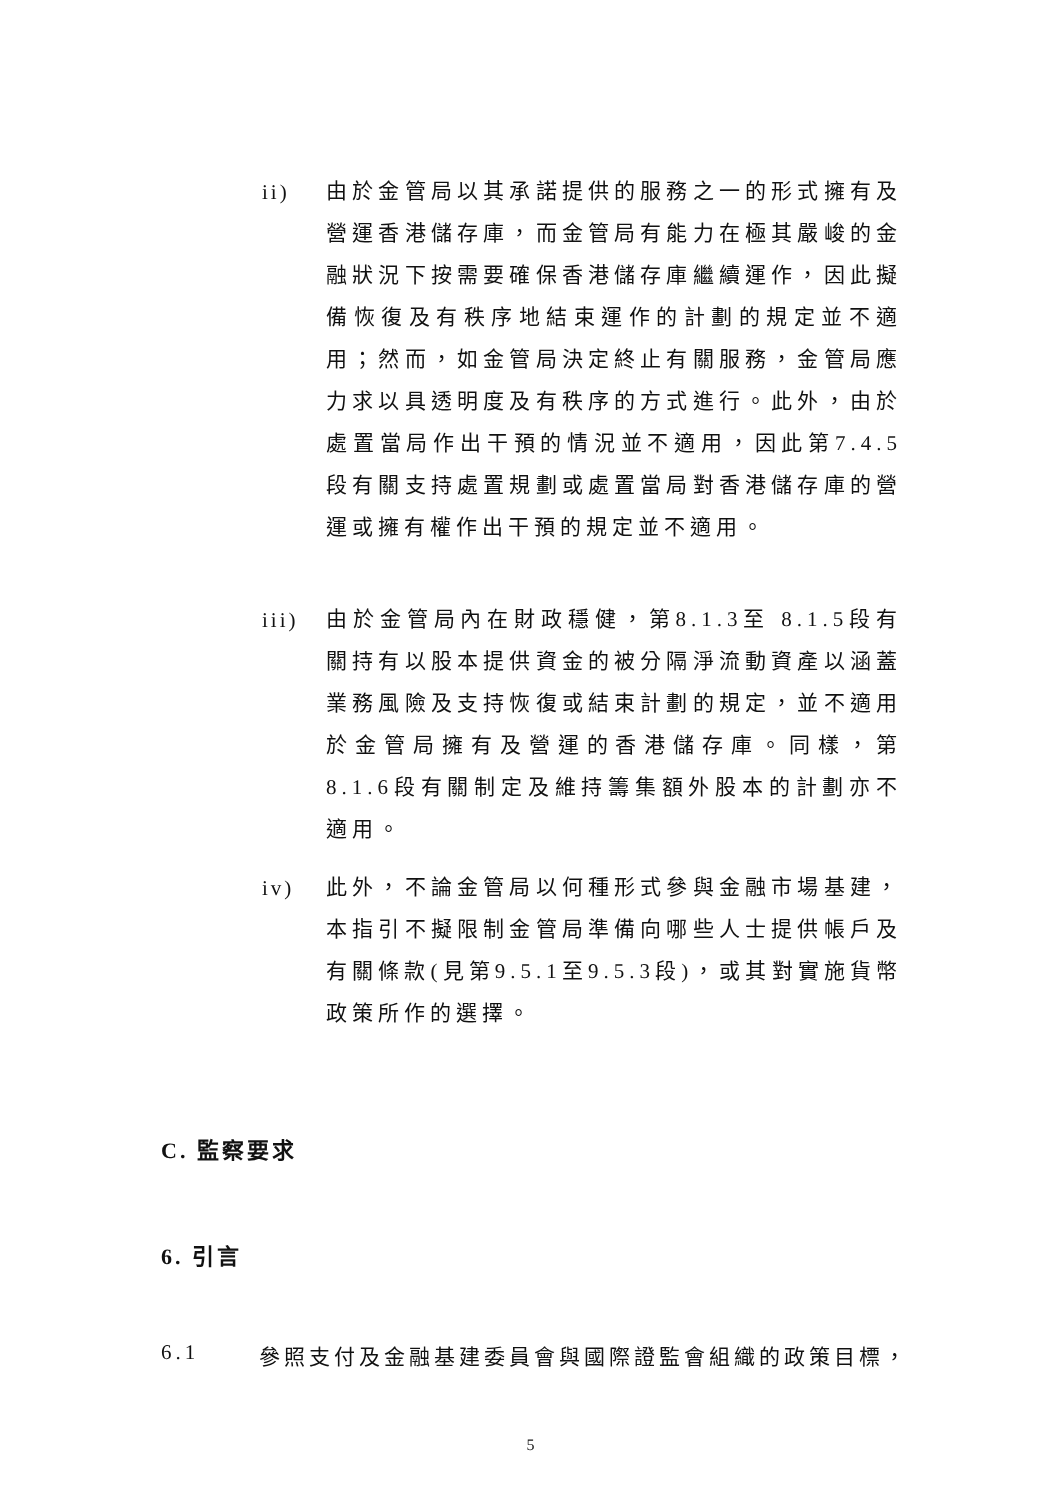ii)
由於金管局以其承諾提供的服務之一的形式擁有及營運香港儲存庫，而金管局有能力在極其嚴峻的金融狀況下按需要確保香港儲存庫繼續運作，因此擬備恢復及有秩序地結束運作的計劃的規定並不適用；然而，如金管局決定終止有關服務，金管局應力求以具透明度及有秩序的方式進行。此外，由於處置當局作出干預的情況並不適用，因此第7.4.5段有關支持處置規劃或處置當局對香港儲存庫的營運或擁有權作出干預的規定並不適用。
iii)
由於金管局內在財政穩健，第8.1.3至 8.1.5段有關持有以股本提供資金的被分隔淨流動資產以涵蓋業務風險及支持恢復或結束計劃的規定，並不適用於金管局擁有及營運的香港儲存庫。同樣，第8.1.6段有關制定及維持籌集額外股本的計劃亦不適用。
iv)
此外，不論金管局以何種形式參與金融市場基建，本指引不擬限制金管局準備向哪些人士提供帳戶及有關條款(見第9.5.1至9.5.3段)，或其對實施貨幣政策所作的選擇。
C. 監察要求
6. 引言
6.1 參照支付及金融基建委員會與國際證監會組織的政策目標，
5